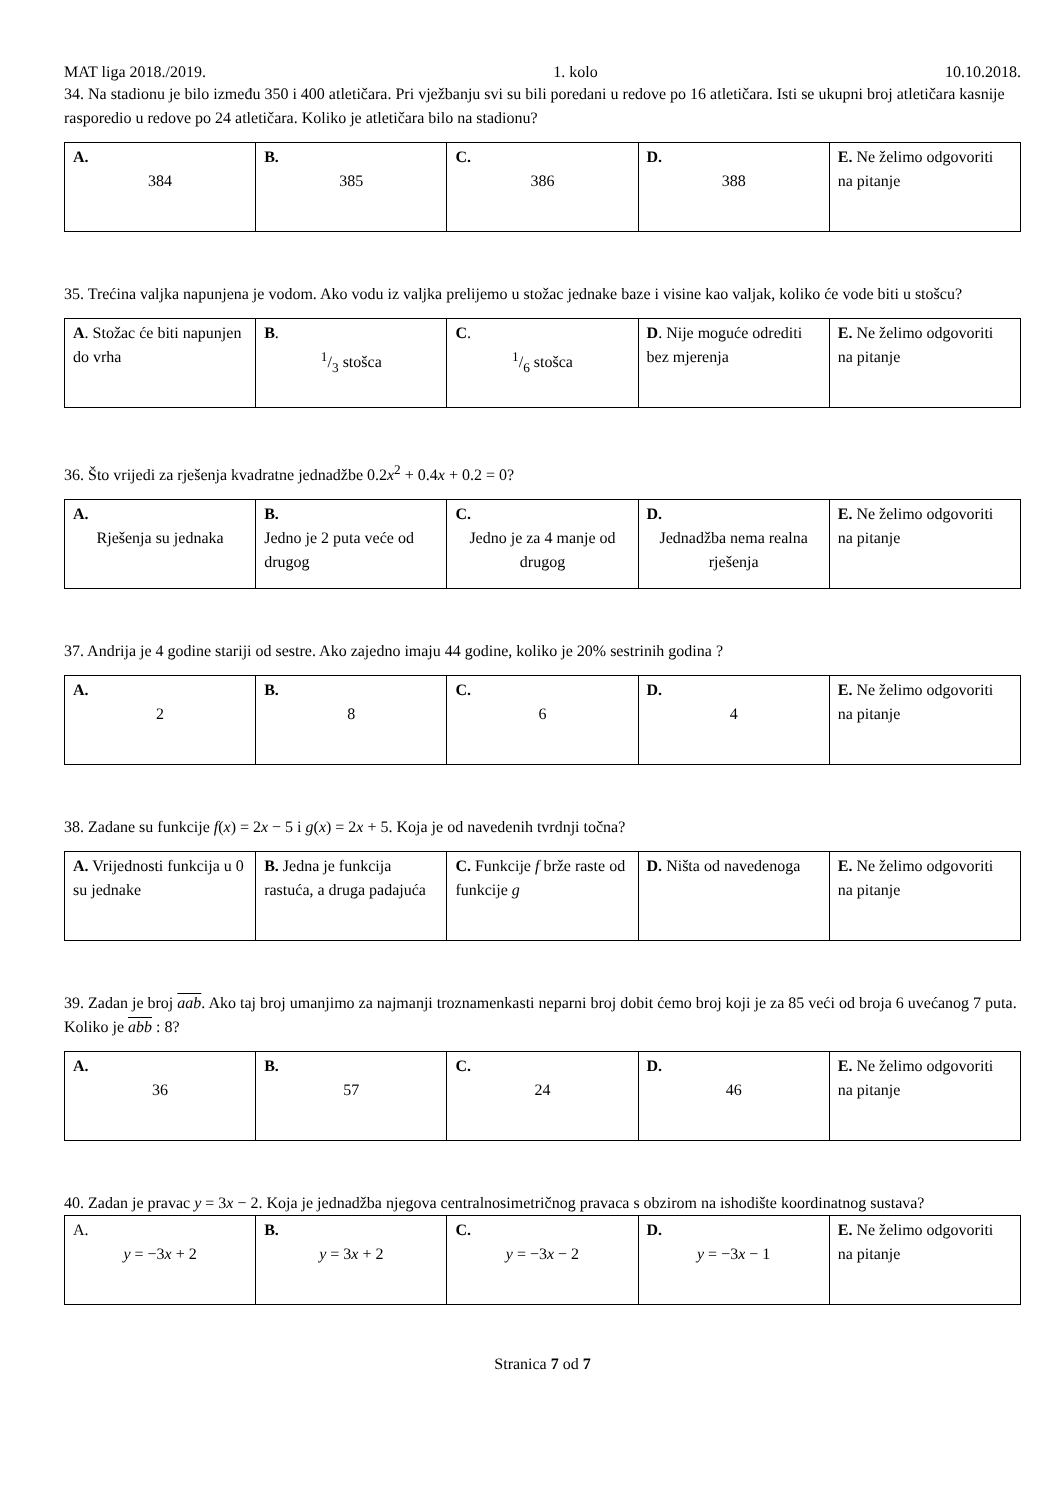MAT liga 2018./2019. 1. kolo 10.10.2018.
34. Na stadionu je bilo između 350 i 400 atletičara. Pri vježbanju svi su bili poredani u redove po 16 atletičara. Isti se ukupni broj atletičara kasnije rasporedio u redove po 24 atletičara. Koliko je atletičara bilo na stadionu?
| A. 384 | B. 385 | C. 386 | D. 388 | E. Ne želimo odgovoriti na pitanje |
35. Trećina valjka napunjena je vodom. Ako vodu iz valjka prelijemo u stožac jednake baze i visine kao valjak, koliko će vode biti u stošcu?
| A . Stožac će biti napunjen do vrha | B . 1/3 stošca | C . 1/6 stošca | D . Nije moguće odrediti bez mjerenja | E. Ne želimo odgovoriti na pitanje |
36. Što vrijedi za rješenja kvadratne jednadžbe 0.2x<sup>2</sup> + 0.4x + 0.2 = 0?
| A. Rješenja su jednaka | B. Jedno je 2 puta veće od drugog | C. Jedno je za 4 manje od drugog | D. Jednadžba nema realna rješenja | E. Ne želimo odgovoriti na pitanje |
37. Andrija je 4 godine stariji od sestre. Ako zajedno imaju 44 godine, koliko je 20% sestrinih godina ?
| A. 2 | B. 8 | C. 6 | D. 4 | E. Ne želimo odgovoriti na pitanje |
38. Zadane su funkcije f(x) = 2x − 5 i g(x) = 2x + 5. Koja je od navedenih tvrdnji točna?
| A. Vrijednosti funkcija u 0 su jednake | B. Jedna je funkcija rastuća, a druga padajuća | C. Funkcije f brže raste od funkcije g | D. Ništa od navedenoga | E. Ne želimo odgovoriti na pitanje |
39. Zadan je broj aab. Ako taj broj umanjimo za najmanji troznamenkasti neparni broj dobit ćemo broj koji je za 85 veći od broja 6 uvećanog 7 puta. Koliko je abb : 8?
| A. 36 | B. 57 | C. 24 | D. 46 | E. Ne želimo odgovoriti na pitanje |
40. Zadan je pravac y = 3x − 2. Koja je jednadžba njegova centralnosimetričnog pravaca s obzirom na ishodište koordinatnog sustava?
| A. y = −3 x + 2 | B. y = 3 x + 2 | C. y = −3 x − 2 | D. y = −3 x − 1 | E. Ne želimo odgovoriti na pitanje |
Stranica 7 od 7